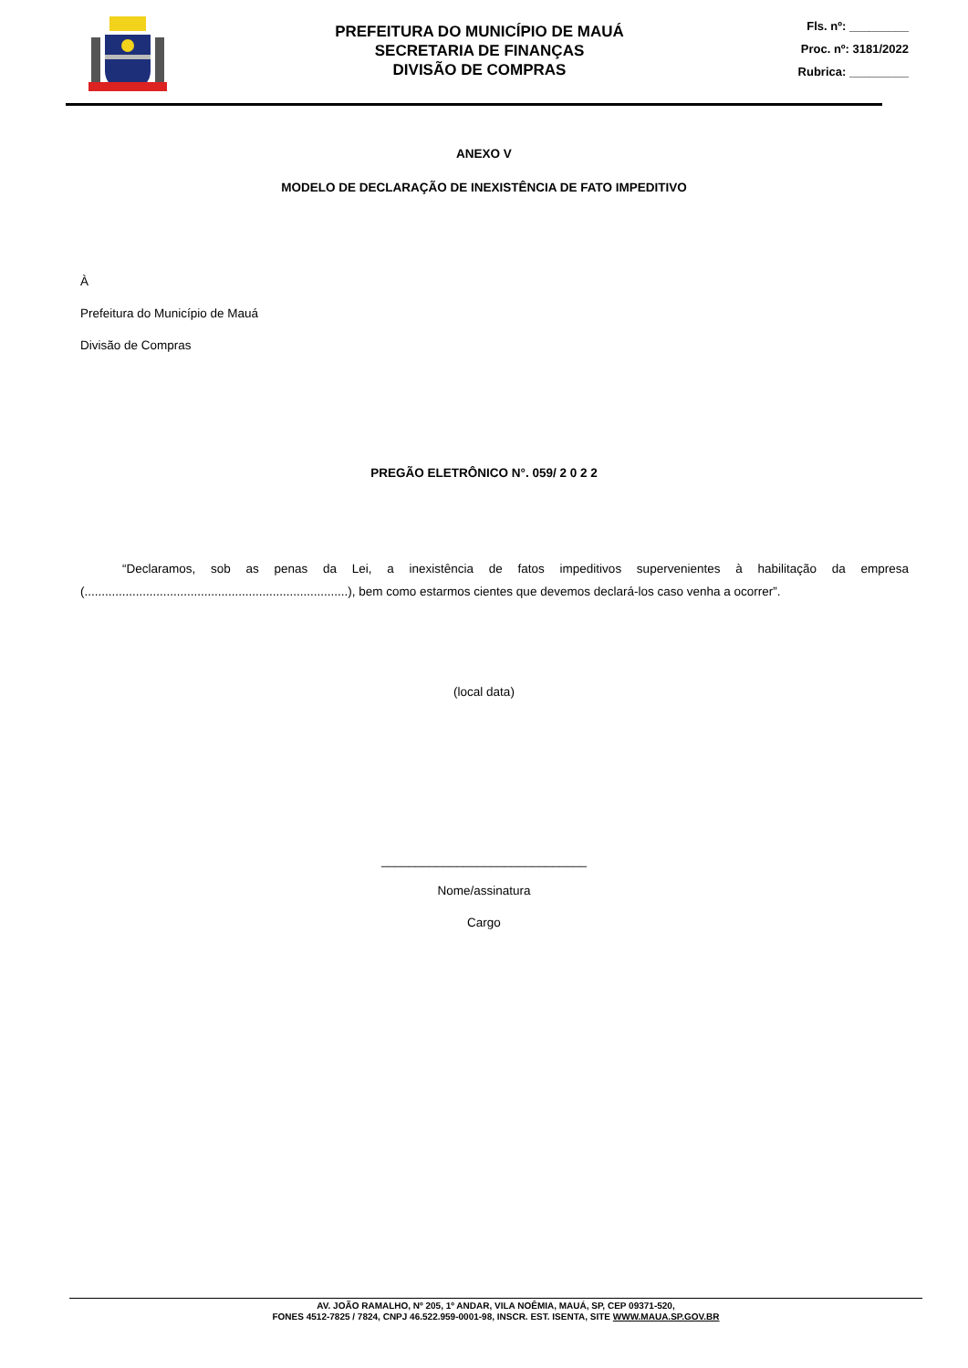PREFEITURA DO MUNICÍPIO DE MAUÁ
SECRETARIA DE FINANÇAS
DIVISÃO DE COMPRAS
Fls. nº: _________
Proc. nº: 3181/2022
Rubrica: _________
ANEXO V
MODELO DE DECLARAÇÃO DE INEXISTÊNCIA DE FATO IMPEDITIVO
À
Prefeitura do Município de Mauá
Divisão de Compras
PREGÃO ELETRÔNICO N°. 059/ 2 0 2 2
“Declaramos, sob as penas da Lei, a inexistência de fatos impeditivos supervenientes à habilitação da empresa (.............................................................................), bem como estarmos cientes que devemos declará-los caso venha a ocorrer”.
(local data)
______________________________
Nome/assinatura
Cargo
AV. JOÃO RAMALHO, Nº 205, 1º ANDAR, VILA NOÊMIA, MAUÁ, SP, CEP 09371-520,
FONES 4512-7825 / 7824, CNPJ 46.522.959-0001-98, INSCR. EST. ISENTA, SITE WWW.MAUA.SP.GOV.BR